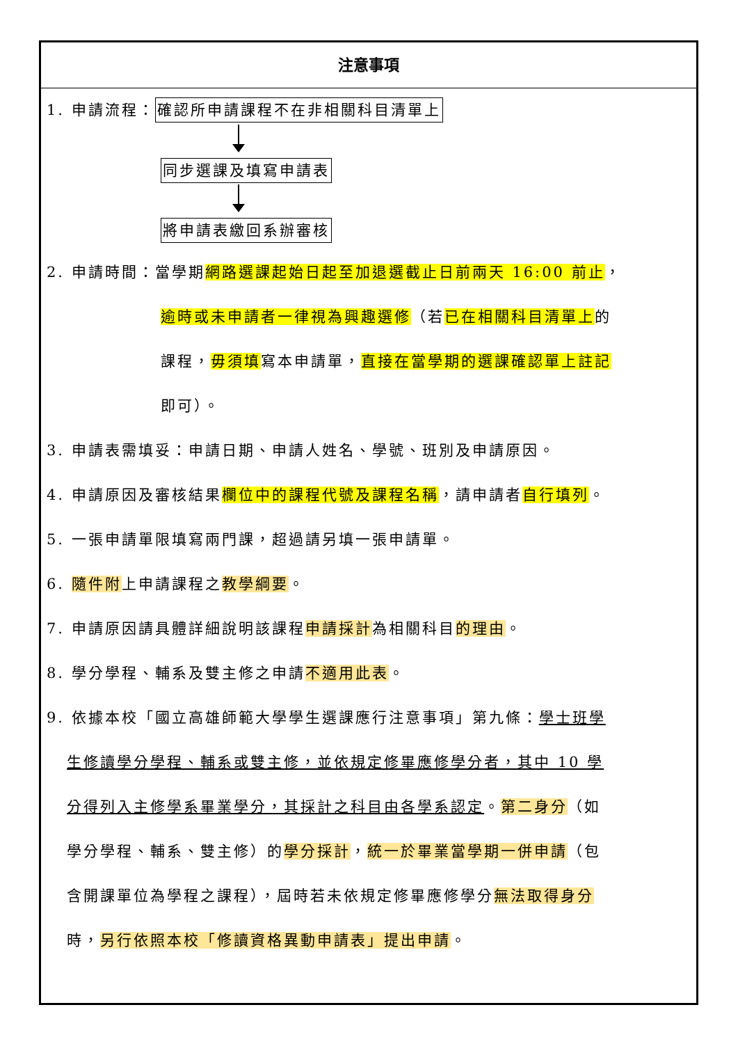注意事項
1. 申請流程：確認所申請課程不在非相關科目清單上
同步選課及填寫申請表
將申請表繳回系辦審核
2. 申請時間：當學期網路選課起始日起至加退選截止日前兩天 16:00 前止，
逾時或未申請者一律視為興趣選修（若已在相關科目清單上的
課程，毋須填寫本申請單，直接在當學期的選課確認單上註記
即可）。
3. 申請表需填妥：申請日期、申請人姓名、學號、班別及申請原因。
4. 申請原因及審核結果欄位中的課程代號及課程名稱，請申請者自行填列。
5. 一張申請單限填寫兩門課，超過請另填一張申請單。
6. 隨件附上申請課程之教學綱要。
7. 申請原因請具體詳細說明該課程申請採計為相關科目的理由。
8. 學分學程、輔系及雙主修之申請不適用此表。
9. 依據本校「國立高雄師範大學學生選課應行注意事項」第九條：學士班學
生修讀學分學程、輔系或雙主修，並依規定修畢應修學分者，其中 10 學
分得列入主修學系畢業學分，其採計之科目由各學系認定。第二身分（如
學分學程、輔系、雙主修）的學分採計，統一於畢業當學期一併申請（包
含開課單位為學程之課程），屆時若未依規定修畢應修學分無法取得身分
時，另行依照本校「修讀資格異動申請表」提出申請。